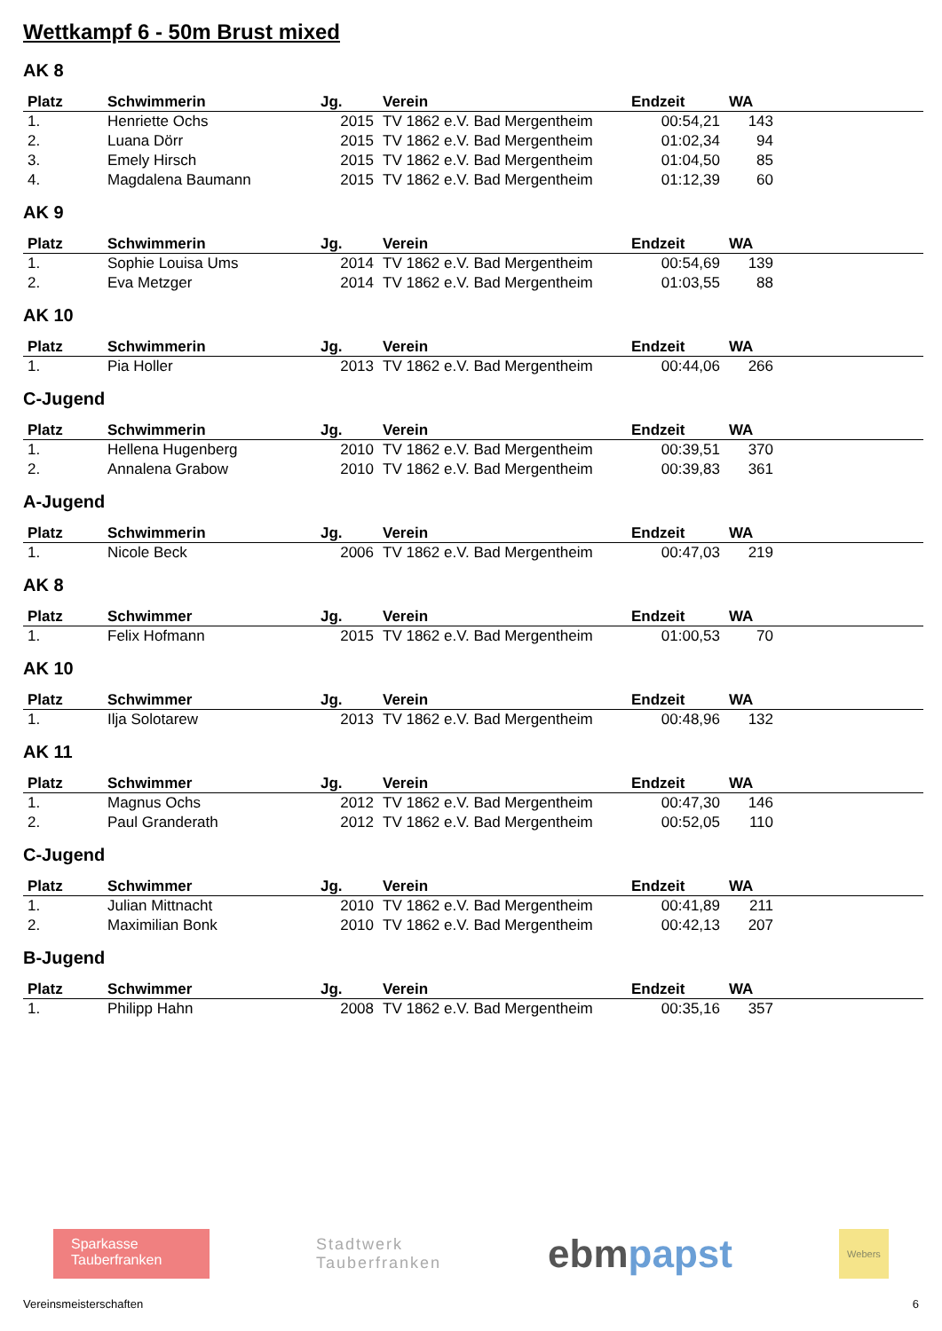Wettkampf 6 - 50m Brust mixed
AK 8
| Platz | Schwimmerin | Jg. | Verein | Endzeit | WA | |
| --- | --- | --- | --- | --- | --- | --- |
| 1. | Henriette Ochs | 2015 | TV 1862 e.V. Bad Mergentheim | 00:54,21 | 143 | |
| 2. | Luana Dörr | 2015 | TV 1862 e.V. Bad Mergentheim | 01:02,34 | 94 | |
| 3. | Emely Hirsch | 2015 | TV 1862 e.V. Bad Mergentheim | 01:04,50 | 85 | |
| 4. | Magdalena Baumann | 2015 | TV 1862 e.V. Bad Mergentheim | 01:12,39 | 60 | |
AK 9
| Platz | Schwimmerin | Jg. | Verein | Endzeit | WA | |
| --- | --- | --- | --- | --- | --- | --- |
| 1. | Sophie Louisa Ums | 2014 | TV 1862 e.V. Bad Mergentheim | 00:54,69 | 139 | |
| 2. | Eva Metzger | 2014 | TV 1862 e.V. Bad Mergentheim | 01:03,55 | 88 | |
AK 10
| Platz | Schwimmerin | Jg. | Verein | Endzeit | WA | |
| --- | --- | --- | --- | --- | --- | --- |
| 1. | Pia Holler | 2013 | TV 1862 e.V. Bad Mergentheim | 00:44,06 | 266 | |
C-Jugend
| Platz | Schwimmerin | Jg. | Verein | Endzeit | WA | |
| --- | --- | --- | --- | --- | --- | --- |
| 1. | Hellena Hugenberg | 2010 | TV 1862 e.V. Bad Mergentheim | 00:39,51 | 370 | |
| 2. | Annalena Grabow | 2010 | TV 1862 e.V. Bad Mergentheim | 00:39,83 | 361 | |
A-Jugend
| Platz | Schwimmerin | Jg. | Verein | Endzeit | WA | |
| --- | --- | --- | --- | --- | --- | --- |
| 1. | Nicole Beck | 2006 | TV 1862 e.V. Bad Mergentheim | 00:47,03 | 219 | |
AK 8
| Platz | Schwimmer | Jg. | Verein | Endzeit | WA | |
| --- | --- | --- | --- | --- | --- | --- |
| 1. | Felix Hofmann | 2015 | TV 1862 e.V. Bad Mergentheim | 01:00,53 | 70 | |
AK 10
| Platz | Schwimmer | Jg. | Verein | Endzeit | WA | |
| --- | --- | --- | --- | --- | --- | --- |
| 1. | Ilja Solotarew | 2013 | TV 1862 e.V. Bad Mergentheim | 00:48,96 | 132 | |
AK 11
| Platz | Schwimmer | Jg. | Verein | Endzeit | WA | |
| --- | --- | --- | --- | --- | --- | --- |
| 1. | Magnus Ochs | 2012 | TV 1862 e.V. Bad Mergentheim | 00:47,30 | 146 | |
| 2. | Paul Granderath | 2012 | TV 1862 e.V. Bad Mergentheim | 00:52,05 | 110 | |
C-Jugend
| Platz | Schwimmer | Jg. | Verein | Endzeit | WA | |
| --- | --- | --- | --- | --- | --- | --- |
| 1. | Julian Mittnacht | 2010 | TV 1862 e.V. Bad Mergentheim | 00:41,89 | 211 | |
| 2. | Maximilian Bonk | 2010 | TV 1862 e.V. Bad Mergentheim | 00:42,13 | 207 | |
B-Jugend
| Platz | Schwimmer | Jg. | Verein | Endzeit | WA | |
| --- | --- | --- | --- | --- | --- | --- |
| 1. | Philipp Hahn | 2008 | TV 1862 e.V. Bad Mergentheim | 00:35,16 | 357 | |
Sparkasse
Tauberfranken
Stadtwerk
Tauberfranken
ebmpapst
Webers
Vereinsmeisterschaften 6